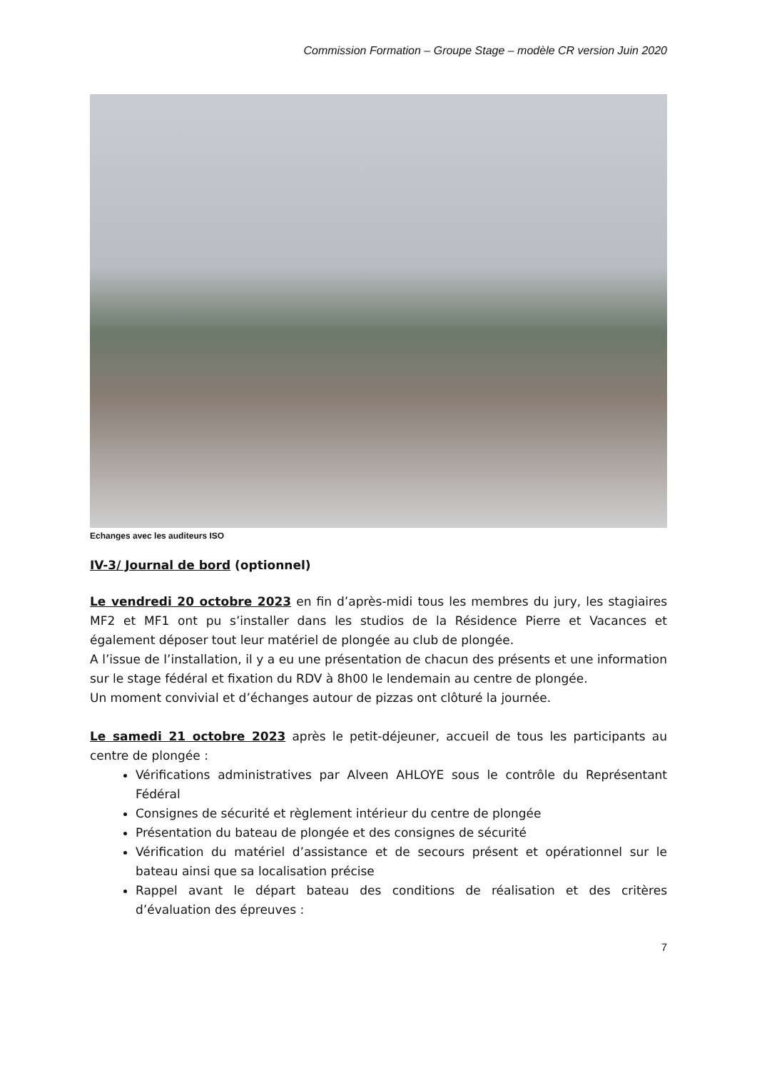Commission Formation – Groupe Stage – modèle CR version Juin 2020
Echanges avec les auditeurs ISO
IV-3/ Journal de bord (optionnel)
Le vendredi 20 octobre 2023 en fin d’après-midi tous les membres du jury, les stagiaires MF2 et MF1 ont pu s’installer dans les studios de la Résidence Pierre et Vacances et également déposer tout leur matériel de plongée au club de plongée.
A l’issue de l’installation, il y a eu une présentation de chacun des présents et une information sur le stage fédéral et fixation du RDV à 8h00 le lendemain au centre de plongée.
Un moment convivial et d’échanges autour de pizzas ont clôturé la journée.
Le samedi 21 octobre 2023 après le petit-déjeuner, accueil de tous les participants au centre de plongée :
Vérifications administratives par Alveen AHLOYE sous le contrôle du Représentant Fédéral
Consignes de sécurité et règlement intérieur du centre de plongée
Présentation du bateau de plongée et des consignes de sécurité
Vérification du matériel d’assistance et de secours présent et opérationnel sur le bateau ainsi que sa localisation précise
Rappel avant le départ bateau des conditions de réalisation et des critères d’évaluation des épreuves :
7